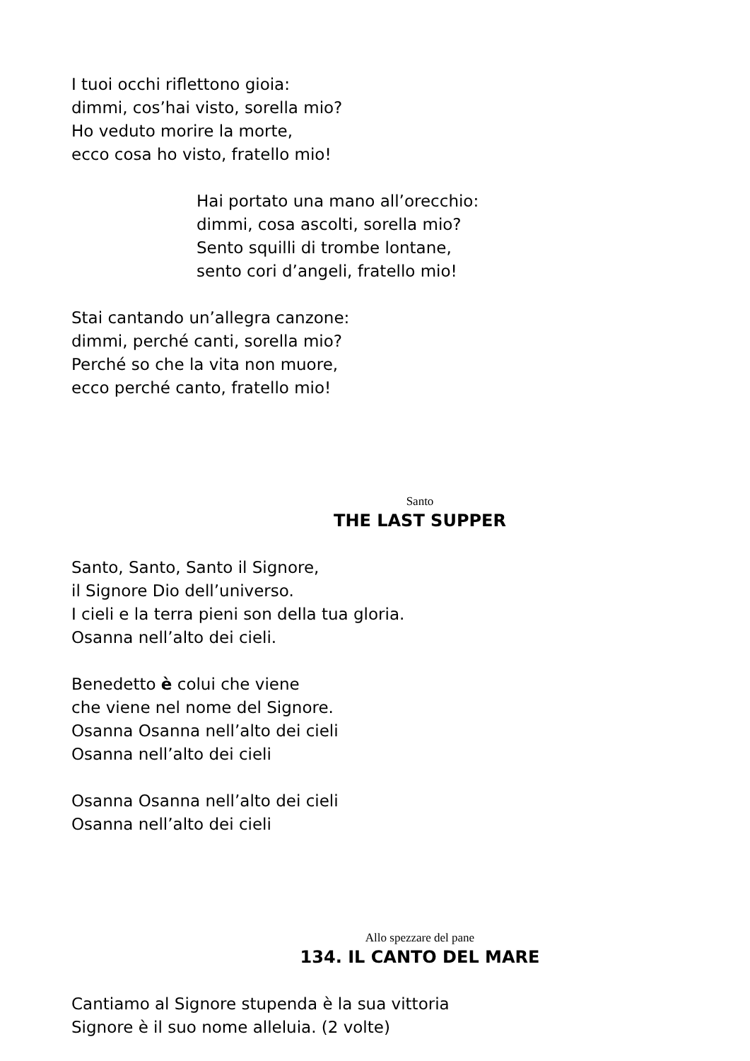I tuoi occhi riflettono gioia:
dimmi, cos’hai visto, sorella mio?
Ho veduto morire la morte,
ecco cosa ho visto, fratello mio!
Hai portato una mano all’orecchio:
dimmi, cosa ascolti, sorella mio?
Sento squilli di trombe lontane,
sento cori d’angeli, fratello mio!
Stai cantando un’allegra canzone:
dimmi, perché canti, sorella mio?
Perché so che la vita non muore,
ecco perché canto, fratello mio!
Santo
THE LAST SUPPER
Santo, Santo, Santo il Signore,
il Signore Dio dell’universo.
I cieli e la terra pieni son della tua gloria.
Osanna nell’alto dei cieli.
Benedetto è colui che viene
che viene nel nome del Signore.
Osanna Osanna nell’alto dei cieli
Osanna nell’alto dei cieli
Osanna Osanna nell’alto dei cieli
Osanna nell’alto dei cieli
Allo spezzare del pane
134. IL CANTO DEL MARE
Cantiamo al Signore stupenda è la sua vittoria
Signore è il suo nome alleluia. (2 volte)